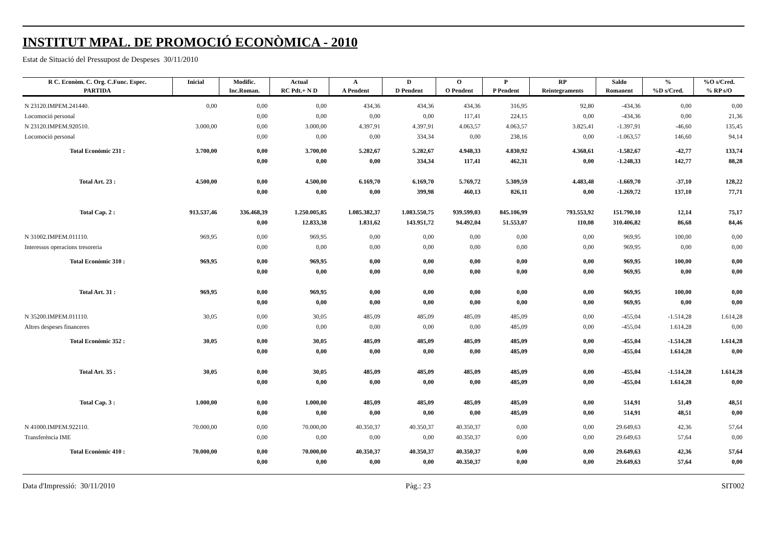INSTITUT MPAL. DE PROMOCIÓ ECONÒMICA - 2010
Estat de Situació del Pressupost de Despeses 30/11/2010
| R C. Econòm. C. Org. C.Func. Espec. | Inicial | Modific. | Actual | A | D | O | P | RP | Saldo | % | %O s/Cred. |
| --- | --- | --- | --- | --- | --- | --- | --- | --- | --- | --- | --- |
| PARTIDA | | Inc.Roman. | RC Pdt.+ N D | A Pendent | D Pendent | O Pendent | P Pendent | Reintegraments | Romanent | %D s/Cred. | % RP s/O |
| N 23120.IMPEM.241440. | 0,00 | 0,00 | 0,00 | 434,36 | 434,36 | 434,36 | 316,95 | 92,80 | -434,36 | 0,00 | 0,00 |
| Locomoció personal | | 0,00 | 0,00 | 0,00 | 0,00 | 117,41 | 224,15 | 0,00 | -434,36 | 0,00 | 21,36 |
| N 23120.IMPEM.920510. | 3.000,00 | 0,00 | 3.000,00 | 4.397,91 | 4.397,91 | 4.063,57 | 4.063,57 | 3.825,41 | -1.397,91 | -46,60 | 135,45 |
| Locomoció personal | | 0,00 | 0,00 | 0,00 | 334,34 | 0,00 | 238,16 | 0,00 | -1.063,57 | 146,60 | 94,14 |
| Total Econòmic 231 : | 3.700,00 | 0,00 | 3.700,00 | 5.282,67 | 5.282,67 | 4.948,33 | 4.830,92 | 4.368,61 | -1.582,67 | -42,77 | 133,74 |
| | | 0,00 | 0,00 | 0,00 | 334,34 | 117,41 | 462,31 | 0,00 | -1.248,33 | 142,77 | 88,28 |
| Total Art. 23 : | 4.500,00 | 0,00 | 4.500,00 | 6.169,70 | 6.169,70 | 5.769,72 | 5.309,59 | 4.483,48 | -1.669,70 | -37,10 | 128,22 |
| | | 0,00 | 0,00 | 0,00 | 399,98 | 460,13 | 826,11 | 0,00 | -1.269,72 | 137,10 | 77,71 |
| Total Cap. 2 : | 913.537,46 | 336.468,39 | 1.250.005,85 | 1.085.382,37 | 1.083.550,75 | 939.599,03 | 845.106,99 | 793.553,92 | 151.790,10 | 12,14 | 75,17 |
| | | 0,00 | 12.833,38 | 1.831,62 | 143.951,72 | 94.492,04 | 51.553,07 | 110,08 | 310.406,82 | 86,68 | 84,46 |
| N 31002.IMPEM.011110. | 969,95 | 0,00 | 969,95 | 0,00 | 0,00 | 0,00 | 0,00 | 0,00 | 969,95 | 100,00 | 0,00 |
| Interessos operacions tresoreria | | 0,00 | 0,00 | 0,00 | 0,00 | 0,00 | 0,00 | 0,00 | 969,95 | 0,00 | 0,00 |
| Total Econòmic 310 : | 969,95 | 0,00 | 969,95 | 0,00 | 0,00 | 0,00 | 0,00 | 0,00 | 969,95 | 100,00 | 0,00 |
| | | 0,00 | 0,00 | 0,00 | 0,00 | 0,00 | 0,00 | 0,00 | 969,95 | 0,00 | 0,00 |
| Total Art. 31 : | 969,95 | 0,00 | 969,95 | 0,00 | 0,00 | 0,00 | 0,00 | 0,00 | 969,95 | 100,00 | 0,00 |
| | | 0,00 | 0,00 | 0,00 | 0,00 | 0,00 | 0,00 | 0,00 | 969,95 | 0,00 | 0,00 |
| N 35200.IMPEM.011110. | 30,05 | 0,00 | 30,05 | 485,09 | 485,09 | 485,09 | 485,09 | 0,00 | -455,04 | -1.514,28 | 1.614,28 |
| Altres despeses financeres | | 0,00 | 0,00 | 0,00 | 0,00 | 0,00 | 485,09 | 0,00 | -455,04 | 1.614,28 | 0,00 |
| Total Econòmic 352 : | 30,05 | 0,00 | 30,05 | 485,09 | 485,09 | 485,09 | 485,09 | 0,00 | -455,04 | -1.514,28 | 1.614,28 |
| | | 0,00 | 0,00 | 0,00 | 0,00 | 0,00 | 485,09 | 0,00 | -455,04 | 1.614,28 | 0,00 |
| Total Art. 35 : | 30,05 | 0,00 | 30,05 | 485,09 | 485,09 | 485,09 | 485,09 | 0,00 | -455,04 | -1.514,28 | 1.614,28 |
| | | 0,00 | 0,00 | 0,00 | 0,00 | 0,00 | 485,09 | 0,00 | -455,04 | 1.614,28 | 0,00 |
| Total Cap. 3 : | 1.000,00 | 0,00 | 1.000,00 | 485,09 | 485,09 | 485,09 | 485,09 | 0,00 | 514,91 | 51,49 | 48,51 |
| | | 0,00 | 0,00 | 0,00 | 0,00 | 0,00 | 485,09 | 0,00 | 514,91 | 48,51 | 0,00 |
| N 41000.IMPEM.922110. | 70.000,00 | 0,00 | 70.000,00 | 40.350,37 | 40.350,37 | 40.350,37 | 0,00 | 0,00 | 29.649,63 | 42,36 | 57,64 |
| Transferència IME | | 0,00 | 0,00 | 0,00 | 0,00 | 40.350,37 | 0,00 | 0,00 | 29.649,63 | 57,64 | 0,00 |
| Total Econòmic 410 : | 70.000,00 | 0,00 | 70.000,00 | 40.350,37 | 40.350,37 | 40.350,37 | 0,00 | 0,00 | 29.649,63 | 42,36 | 57,64 |
| | | 0,00 | 0,00 | 0,00 | 0,00 | 40.350,37 | 0,00 | 0,00 | 29.649,63 | 57,64 | 0,00 |
Data d'Impressió: 30/11/2010 Pàg.: 23 SIT002